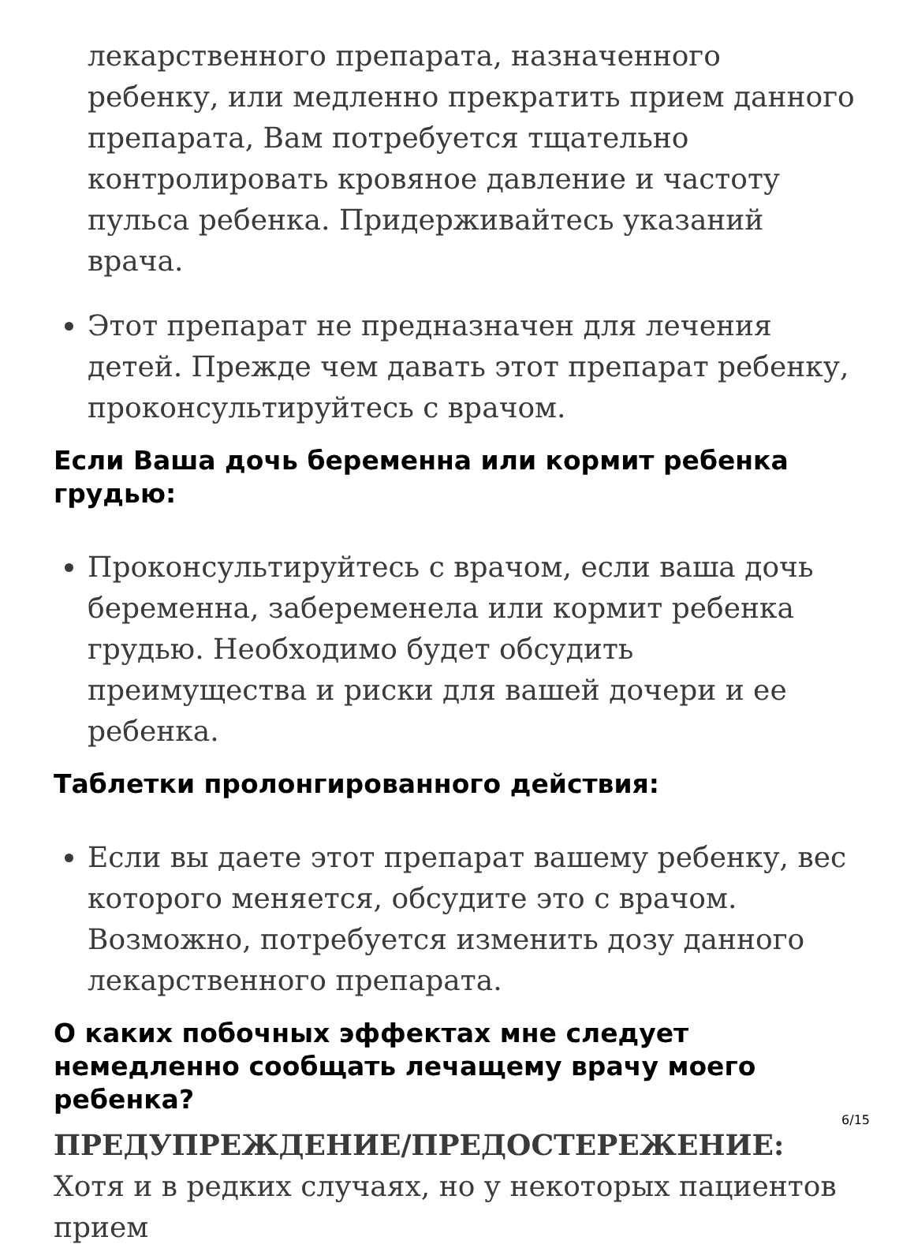лекарственного препарата, назначенного ребенку, или медленно прекратить прием данного препарата, Вам потребуется тщательно контролировать кровяное давление и частоту пульса ребенка. Придерживайтесь указаний врача.
Этот препарат не предназначен для лечения детей. Прежде чем давать этот препарат ребенку, проконсультируйтесь с врачом.
Если Ваша дочь беременна или кормит ребенка грудью:
Проконсультируйтесь с врачом, если ваша дочь беременна, забеременела или кормит ребенка грудью. Необходимо будет обсудить преимущества и риски для вашей дочери и ее ребенка.
Таблетки пролонгированного действия:
Если вы даете этот препарат вашему ребенку, вес которого меняется, обсудите это с врачом. Возможно, потребуется изменить дозу данного лекарственного препарата.
О каких побочных эффектах мне следует немедленно сообщать лечащему врачу моего ребенка?
ПРЕДУПРЕЖДЕНИЕ/ПРЕДОСТЕРЕЖЕНИЕ: Хотя и в редких случаях, но у некоторых пациентов прием
6/15